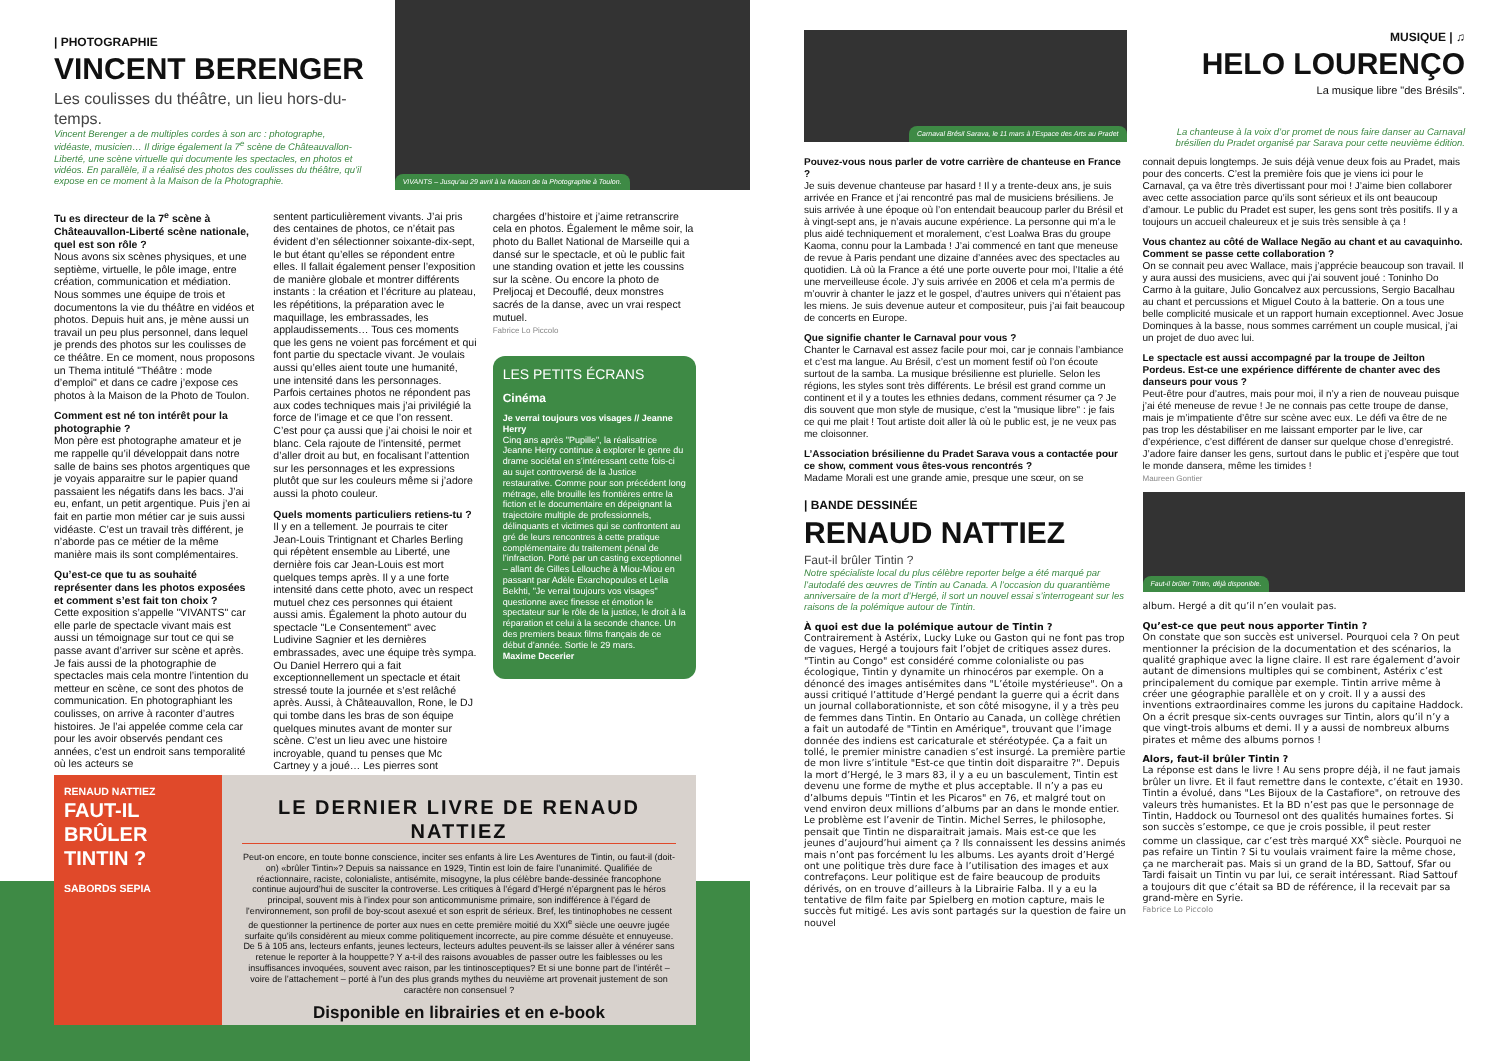| PHOTOGRAPHIE
VINCENT BERENGER
Les coulisses du théâtre, un lieu hors-du-temps.
Vincent Berenger a de multiples cordes à son arc : photographe, vidéaste, musicien… Il dirige également la 7<sup>e</sup> scène de Châteauvallon-Liberté, une scène virtuelle qui documente les spectacles, en photos et vidéos. En parallèle, il a réalisé des photos des coulisses du théâtre, qu’il expose en ce moment à la Maison de la Photographie.
VIVANTS – Jusqu’au 29 avril à la Maison de la Photographie à Toulon.
Tu es directeur de la 7<sup>e</sup> scène à Châteauvallon-Liberté scène nationale, quel est son rôle ?
Nous avons six scènes physiques, et une septième, virtuelle, le pôle image, entre création, communication et médiation. Nous sommes une équipe de trois et documentons la vie du théâtre en vidéos et photos. Depuis huit ans, je mène aussi un travail un peu plus personnel, dans lequel je prends des photos sur les coulisses de ce théâtre. En ce moment, nous proposons un Thema intitulé "Théâtre : mode d’emploi" et dans ce cadre j’expose ces photos à la Maison de la Photo de Toulon.
Comment est né ton intérêt pour la photographie ?
Mon père est photographe amateur et je me rappelle qu’il développait dans notre salle de bains ses photos argentiques que je voyais apparaitre sur le papier quand passaient les négatifs dans les bacs. J’ai eu, enfant, un petit argentique. Puis j’en ai fait en partie mon métier car je suis aussi vidéaste. C’est un travail très différent, je n’aborde pas ce métier de la même manière mais ils sont complémentaires.
Qu’est-ce que tu as souhaité représenter dans les photos exposées et comment s’est fait ton choix ?
Cette exposition s’appelle "VIVANTS" car elle parle de spectacle vivant mais est aussi un témoignage sur tout ce qui se passe avant d’arriver sur scène et après. Je fais aussi de la photographie de spectacles mais cela montre l’intention du metteur en scène, ce sont des photos de communication. En photographiant les coulisses, on arrive à raconter d’autres histoires. Je l’ai appelée comme cela car pour les avoir observés pendant ces années, c’est un endroit sans temporalité où les acteurs se
sentent particulièrement vivants. J’ai pris des centaines de photos, ce n’était pas évident d’en sélectionner soixante-dix-sept, le but étant qu’elles se répondent entre elles. Il fallait également penser l’exposition de manière globale et montrer différents instants : la création et l’écriture au plateau, les répétitions, la préparation avec le maquillage, les embrassades, les applaudissements… Tous ces moments que les gens ne voient pas forcément et qui font partie du spectacle vivant. Je voulais aussi qu’elles aient toute une humanité, une intensité dans les personnages. Parfois certaines photos ne répondent pas aux codes techniques mais j’ai privilégié la force de l’image et ce que l’on ressent. C’est pour ça aussi que j’ai choisi le noir et blanc. Cela rajoute de l’intensité, permet d’aller droit au but, en focalisant l’attention sur les personnages et les expressions plutôt que sur les couleurs même si j’adore aussi la photo couleur.
Quels moments particuliers retiens-tu ?
Il y en a tellement. Je pourrais te citer Jean-Louis Trintignant et Charles Berling qui répètent ensemble au Liberté, une dernière fois car Jean-Louis est mort quelques temps après. Il y a une forte intensité dans cette photo, avec un respect mutuel chez ces personnes qui étaient aussi amis. Également la photo autour du spectacle "Le Consentement" avec Ludivine Sagnier et les dernières embrassades, avec une équipe très sympa. Ou Daniel Herrero qui a fait exceptionnellement un spectacle et était stressé toute la journée et s’est relâché après. Aussi, à Châteauvallon, Rone, le DJ qui tombe dans les bras de son équipe quelques minutes avant de monter sur scène. C’est un lieu avec une histoire incroyable, quand tu penses que Mc Cartney y a joué… Les pierres sont
chargées d’histoire et j’aime retranscrire cela en photos. Également le même soir, la photo du Ballet National de Marseille qui a dansé sur le spectacle, et où le public fait une standing ovation et jette les coussins sur la scène. Ou encore la photo de Preljocaj et Decouflé, deux monstres sacrés de la danse, avec un vrai respect mutuel.
Fabrice Lo Piccolo
LES PETITS ÉCRANS
Cinéma
Je verrai toujours vos visages // Jeanne Herry
Cinq ans après "Pupille", la réalisatrice Jeanne Herry continue à explorer le genre du drame sociétal en s’intéressant cette fois-ci au sujet controversé de la Justice restaurative. Comme pour son précédent long métrage, elle brouille les frontières entre la fiction et le documentaire en dépeignant la trajectoire multiple de professionnels, délinquants et victimes qui se confrontent au gré de leurs rencontres à cette pratique complémentaire du traitement pénal de l’infraction. Porté par un casting exceptionnel – allant de Gilles Lellouche à Miou-Miou en passant par Adèle Exarchopoulos et Leila Bekhti, "Je verrai toujours vos visages" questionne avec finesse et émotion le spectateur sur le rôle de la justice, le droit à la réparation et celui à la seconde chance. Un des premiers beaux films français de ce début d’année. Sortie le 29 mars.
Maxime Decerier
RENAUD NATTIEZ
FAUT-IL BRÛLER TINTIN ?
SABORDS SEPIA
LE DERNIER LIVRE DE RENAUD NATTIEZ
Peut-on encore, en toute bonne conscience, inciter ses enfants à lire Les Aventures de Tintin, ou faut-il (doit-on) «brûler Tintin»? Depuis sa naissance en 1929, Tintin est loin de faire l’unanimité. Qualifiée de réactionnaire, raciste, colonialiste, antisémite, misogyne, la plus célèbre bande-dessinée francophone continue aujourd’hui de susciter la controverse. Les critiques à l’égard d’Hergé n’épargnent pas le héros principal, souvent mis à l’index pour son anticommunisme primaire, son indifférence à l’égard de l’environnement, son profil de boy-scout asexué et son esprit de sérieux. Bref, les tintinophobes ne cessent de questionner la pertinence de porter aux nues en cette première moitié du XXI<sup>e</sup> siècle une oeuvre jugée surfaite qu’ils considèrent au mieux comme politiquement incorrecte, au pire comme désuète et ennuyeuse. De 5 à 105 ans, lecteurs enfants, jeunes lecteurs, lecteurs adultes peuvent-ils se laisser aller à vénérer sans retenue le reporter à la houppette? Y a-t-il des raisons avouables de passer outre les faiblesses ou les insuffisances invoquées, souvent avec raison, par les tintinosceptiques? Et si une bonne part de l’intérêt – voire de l’attachement – porté à l’un des plus grands mythes du neuvième art provenait justement de son caractère non consensuel ?
Disponible en librairies et en e-book
Carnaval Brésil Sarava, le 11 mars à l’Espace des Arts au Pradet
MUSIQUE | ♫
HELO LOURENÇO
La musique libre "des Brésils".
La chanteuse à la voix d’or promet de nous faire danser au Carnaval brésilien du Pradet organisé par Sarava pour cette neuvième édition.
Pouvez-vous nous parler de votre carrière de chanteuse en France ?
Je suis devenue chanteuse par hasard ! Il y a trente-deux ans, je suis arrivée en France et j’ai rencontré pas mal de musiciens brésiliens. Je suis arrivée à une époque où l’on entendait beaucoup parler du Brésil et à vingt-sept ans, je n’avais aucune expérience. La personne qui m’a le plus aidé techniquement et moralement, c’est Loalwa Bras du groupe Kaoma, connu pour la Lambada ! J’ai commencé en tant que meneuse de revue à Paris pendant une dizaine d’années avec des spectacles au quotidien. Là où la France a été une porte ouverte pour moi, l’Italie a été une merveilleuse école. J’y suis arrivée en 2006 et cela m’a permis de m’ouvrir à chanter le jazz et le gospel, d’autres univers qui n’étaient pas les miens. Je suis devenue auteur et compositeur, puis j’ai fait beaucoup de concerts en Europe.
Que signifie chanter le Carnaval pour vous ?
Chanter le Carnaval est assez facile pour moi, car je connais l’ambiance et c’est ma langue. Au Brésil, c’est un moment festif où l’on écoute surtout de la samba. La musique brésilienne est plurielle. Selon les régions, les styles sont très différents. Le brésil est grand comme un continent et il y a toutes les ethnies dedans, comment résumer ça ? Je dis souvent que mon style de musique, c’est la "musique libre" : je fais ce qui me plait ! Tout artiste doit aller là où le public est, je ne veux pas me cloisonner.
L’Association brésilienne du Pradet Sarava vous a contactée pour ce show, comment vous êtes-vous rencontrés ?
Madame Morali est une grande amie, presque une sœur, on se
| BANDE DESSINÉE
RENAUD NATTIEZ
Faut-il brûler Tintin ?
Notre spécialiste local du plus célèbre reporter belge a été marqué par l’autodafé des œuvres de Tintin au Canada. A l’occasion du quarantième anniversaire de la mort d’Hergé, il sort un nouvel essai s’interrogeant sur les raisons de la polémique autour de Tintin.
À quoi est due la polémique autour de Tintin ?
Contrairement à Astérix, Lucky Luke ou Gaston qui ne font pas trop de vagues, Hergé a toujours fait l’objet de critiques assez dures. "Tintin au Congo" est considéré comme colonialiste ou pas écologique, Tintin y dynamite un rhinocéros par exemple. On a dénoncé des images antisémites dans "L’étoile mystérieuse". On a aussi critiqué l’attitude d’Hergé pendant la guerre qui a écrit dans un journal collaborationniste, et son côté misogyne, il y a très peu de femmes dans Tintin. En Ontario au Canada, un collège chrétien a fait un autodafé de "Tintin en Amérique", trouvant que l’image donnée des indiens est caricaturale et stéréotypée. Ça a fait un tollé, le premier ministre canadien s’est insurgé. La première partie de mon livre s’intitule "Est-ce que tintin doit disparaitre ?". Depuis la mort d’Hergé, le 3 mars 83, il y a eu un basculement, Tintin est devenu une forme de mythe et plus acceptable. Il n’y a pas eu d’albums depuis "Tintin et les Picaros" en 76, et malgré tout on vend environ deux millions d’albums par an dans le monde entier. Le problème est l’avenir de Tintin. Michel Serres, le philosophe, pensait que Tintin ne disparaitrait jamais. Mais est-ce que les jeunes d’aujourd’hui aiment ça ? Ils connaissent les dessins animés mais n’ont pas forcément lu les albums. Les ayants droit d’Hergé ont une politique très dure face à l’utilisation des images et aux contrefaçons. Leur politique est de faire beaucoup de produits dérivés, on en trouve d’ailleurs à la Librairie Falba. Il y a eu la tentative de film faite par Spielberg en motion capture, mais le succès fut mitigé. Les avis sont partagés sur la question de faire un nouvel
connait depuis longtemps. Je suis déjà venue deux fois au Pradet, mais pour des concerts. C’est la première fois que je viens ici pour le Carnaval, ça va être très divertissant pour moi ! J’aime bien collaborer avec cette association parce qu’ils sont sérieux et ils ont beaucoup d’amour. Le public du Pradet est super, les gens sont très positifs. Il y a toujours un accueil chaleureux et je suis très sensible à ça !
Vous chantez au côté de Wallace Negão au chant et au cavaquinho. Comment se passe cette collaboration ?
On se connait peu avec Wallace, mais j’apprécie beaucoup son travail. Il y aura aussi des musiciens, avec qui j’ai souvent joué : Toninho Do Carmo à la guitare, Julio Goncalvez aux percussions, Sergio Bacalhau au chant et percussions et Miguel Couto à la batterie. On a tous une belle complicité musicale et un rapport humain exceptionnel. Avec Josue Dominques à la basse, nous sommes carrément un couple musical, j’ai un projet de duo avec lui.
Le spectacle est aussi accompagné par la troupe de Jeilton Pordeus. Est-ce une expérience différente de chanter avec des danseurs pour vous ?
Peut-être pour d’autres, mais pour moi, il n’y a rien de nouveau puisque j’ai été meneuse de revue ! Je ne connais pas cette troupe de danse, mais je m’impatiente d’être sur scène avec eux. Le défi va être de ne pas trop les déstabiliser en me laissant emporter par le live, car d’expérience, c’est différent de danser sur quelque chose d’enregistré. J’adore faire danser les gens, surtout dans le public et j’espère que tout le monde dansera, même les timides !
Maureen Gontier
Faut-il brûler Tintin, déjà disponible.
album. Hergé a dit qu’il n’en voulait pas.
Qu’est-ce que peut nous apporter Tintin ?
On constate que son succès est universel. Pourquoi cela ? On peut mentionner la précision de la documentation et des scénarios, la qualité graphique avec la ligne claire. Il est rare également d’avoir autant de dimensions multiples qui se combinent, Astérix c’est principalement du comique par exemple. Tintin arrive même à créer une géographie parallèle et on y croit. Il y a aussi des inventions extraordinaires comme les jurons du capitaine Haddock. On a écrit presque six-cents ouvrages sur Tintin, alors qu’il n’y a que vingt-trois albums et demi. Il y a aussi de nombreux albums pirates et même des albums pornos !
Alors, faut-il brûler Tintin ?
La réponse est dans le livre ! Au sens propre déjà, il ne faut jamais brûler un livre. Et il faut remettre dans le contexte, c’était en 1930. Tintin a évolué, dans "Les Bijoux de la Castafiore", on retrouve des valeurs très humanistes. Et la BD n’est pas que le personnage de Tintin, Haddock ou Tournesol ont des qualités humaines fortes. Si son succès s’estompe, ce que je crois possible, il peut rester comme un classique, car c’est très marqué XX<sup>e</sup> siècle. Pourquoi ne pas refaire un Tintin ? Si tu voulais vraiment faire la même chose, ça ne marcherait pas. Mais si un grand de la BD, Sattouf, Sfar ou Tardi faisait un Tintin vu par lui, ce serait intéressant. Riad Sattouf a toujours dit que c’était sa BD de référence, il la recevait par sa grand-mère en Syrie.
Fabrice Lo Piccolo